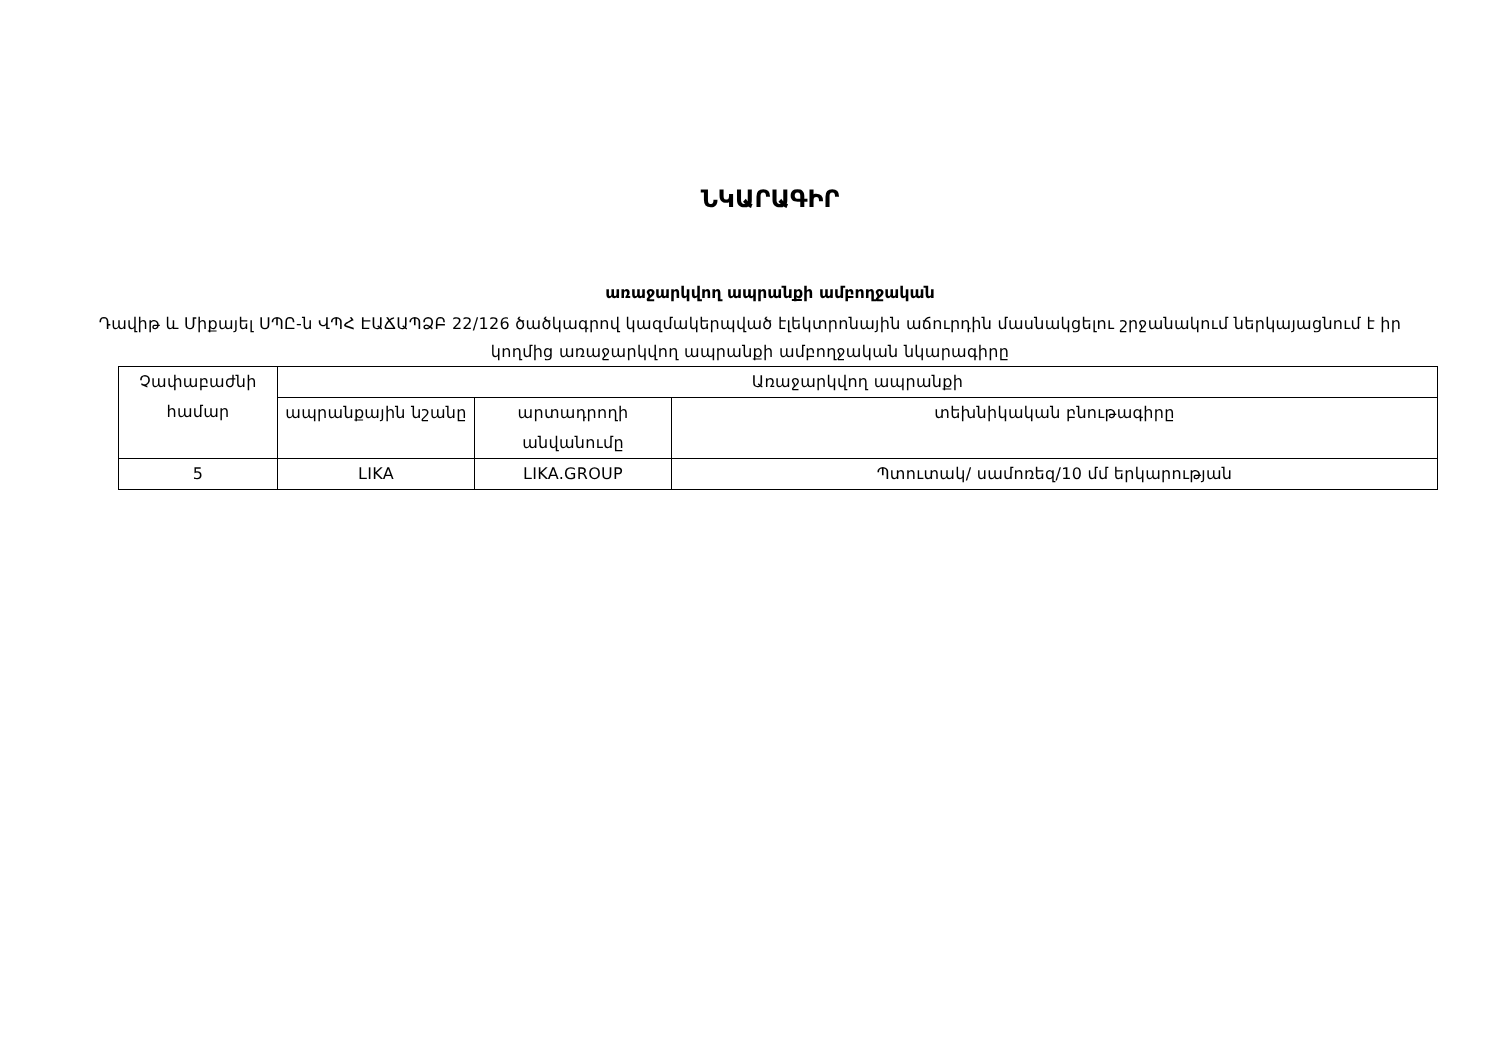ՆԿԱՐԱԳԻՐ
առաջարկվող ապրանքի ամբողջական
Դավիթ և Միքայել ՍՊԸ-ն ՎՊՀ ԷԱՃԱՊՁԲ 22/126 ծածկագրով կազմակերպված էլեկտրոնային աճուրդին մասնակցելու շրջանակում ներկայացնում է իր կողմից առաջարկվող ապրանքի ամբողջական նկարագիրը
| Չափաբաժնի համար | Առաջարկվող ապրանքի | | |
| --- | --- | --- | --- |
| | ապրանքային նշանը | արտադրողի անվանումը | տեխնիկական բնութագիրը |
| 5 | LIKA | LIKA.GROUP | Պտուտակ/ սամոռեզ/10 մմ երկարության |